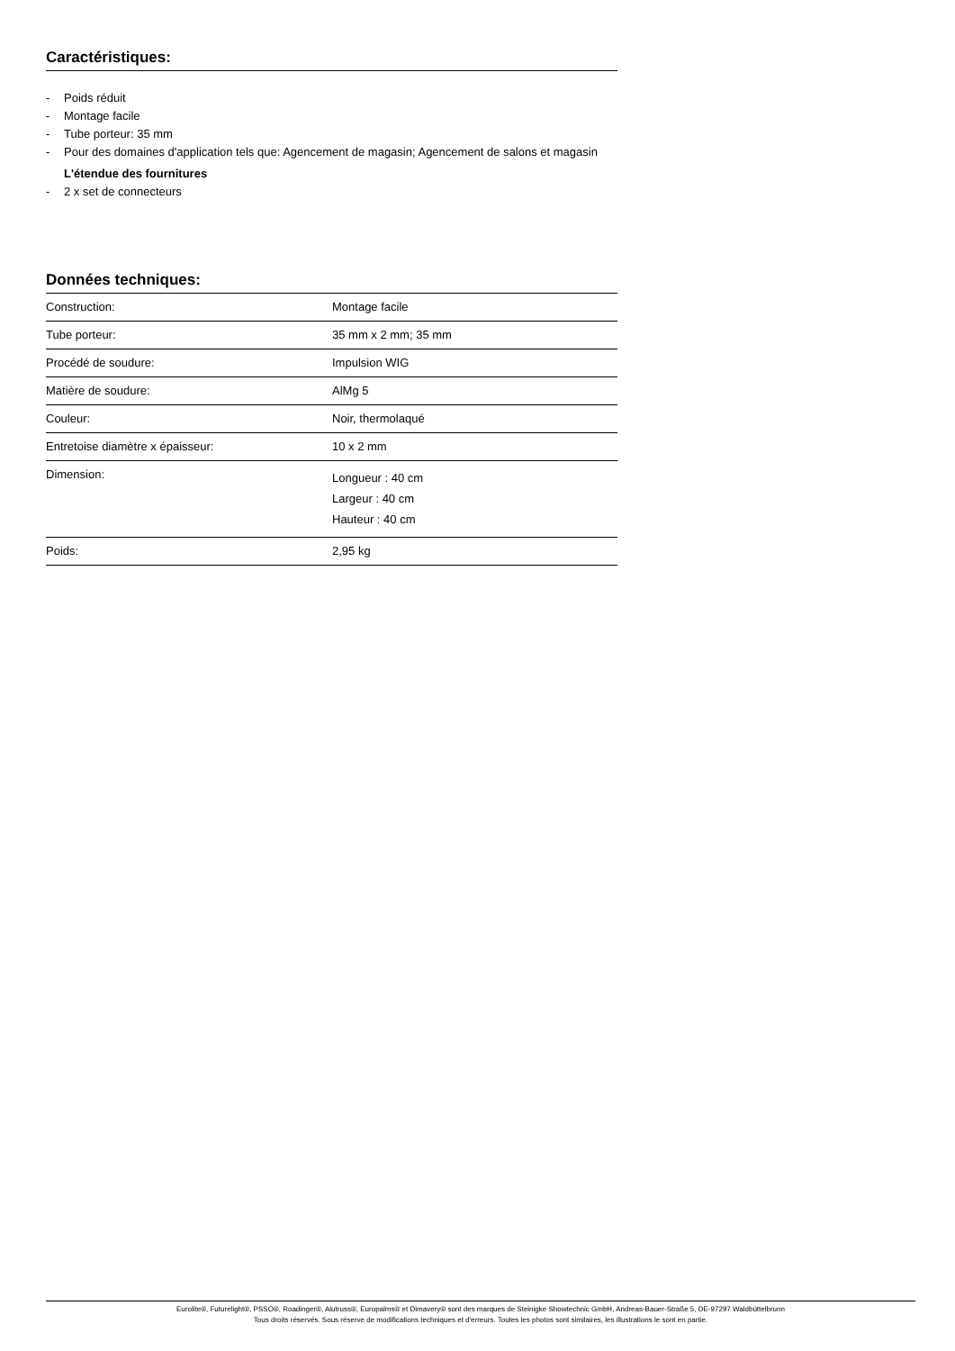Caractéristiques:
- Poids réduit
- Montage facile
- Tube porteur: 35 mm
- Pour des domaines d'application tels que: Agencement de magasin; Agencement de salons et magasin
L'étendue des fournitures
- 2 x set de connecteurs
Données techniques:
| Construction: | Montage facile |
| Tube porteur: | 35 mm x 2 mm; 35 mm |
| Procédé de soudure: | Impulsion WIG |
| Matière de soudure: | AlMg 5 |
| Couleur: | Noir, thermolaqué |
| Entretoise diamètre x épaisseur: | 10 x 2 mm |
| Dimension: | Longueur : 40 cm Largeur : 40 cm Hauteur : 40 cm |
| Poids: | 2,95 kg |
Eurolite®, Futurelight®, PSSO®, Roadinger®, Alutruss®, Europalms® et Dimavery® sont des marques de Steinigke Showtechnic GmbH, Andreas-Bauer-Straße 5, DE-97297 Waldbüttelbrunn
Tous droits réservés. Sous réserve de modifications techniques et d'erreurs. Toutes les photos sont similaires, les illustrations le sont en partie.